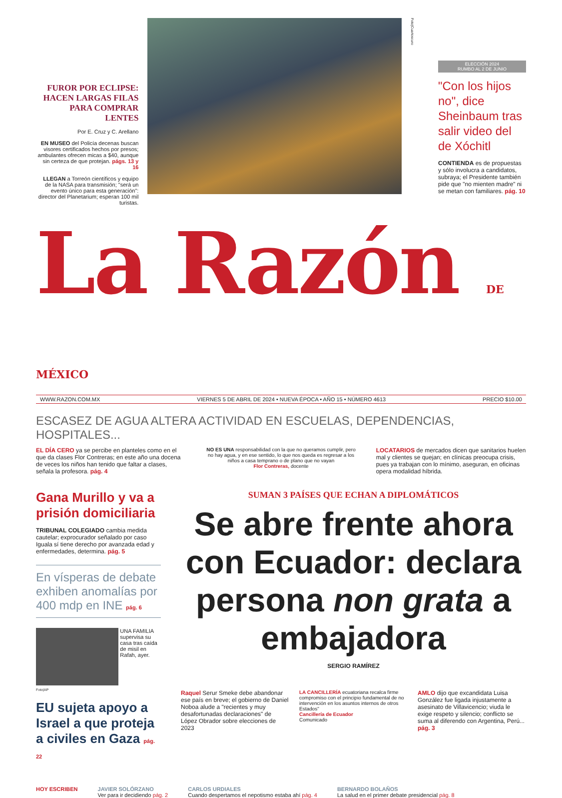FUROR POR ECLIPSE: HACEN LARGAS FILAS PARA COMPRAR LENTES
Por E. Cruz y C. Arellano
EN MUSEO del Policía decenas buscan visores certificados hechos por presos; ambulantes ofrecen micas a $40, aunque sin certeza de que protejan. págs. 13 y 16
LLEGAN a Torreón científicos y equipo de la NASA para transmisión; "será un evento único para esta generación": director del Planetarium; esperan 100 mil turistas.
Foto|Cuartoscuro
ELECCIÓN 2024
RUMBO AL 2 DE JUNIO
"Con los hijos no", dice Sheinbaum tras salir video del de Xóchitl
CONTIENDA es de propuestas y sólo involucra a candidatos, subraya; el Presidente también pide que "no mienten madre" ni se metan con familiares. pág. 10
La Razón DE MÉXICO
WWW.RAZON.COM.MX VIERNES 5 DE ABRIL DE 2024 • NUEVA ÉPOCA • AÑO 15 • NÚMERO 4613 PRECIO $10.00
ESCASEZ DE AGUA ALTERA ACTIVIDAD EN ESCUELAS, DEPENDENCIAS, HOSPITALES...
EL DÍA CERO ya se percibe en planteles como en el que da clases Flor Contreras; en este año una docena de veces los niños han tenido que faltar a clases, señala la profesora. pág. 4
NO ES UNA responsabilidad con la que no queramos cumplir, pero no hay agua, y en ese sentido, lo que nos queda es regresar a los niños a casa temprano o de plano que no vayan
Flor Contreras, docente
LOCATARIOS de mercados dicen que sanitarios huelen mal y clientes se quejan; en clínicas preocupa crisis, pues ya trabajan con lo mínimo, aseguran, en oficinas opera modalidad híbrida.
Gana Murillo y va a prisión domiciliaria
TRIBUNAL COLEGIADO cambia medida cautelar; exprocurador señalado por caso Iguala sí tiene derecho por avanzada edad y enfermedades, determina. pág. 5
En vísperas de debate exhiben anomalías por 400 mdp en INE pág. 6
UNA FAMILIA supervisa su casa tras caída de misil en Rafah, ayer. Foto|AP
EU sujeta apoyo a Israel a que proteja a civiles en Gaza pág. 22
SUMAN 3 PAÍSES QUE ECHAN A DIPLOMÁTICOS
Se abre frente ahora con Ecuador: declara persona non grata a embajadora
SERGIO RAMÍREZ
Raquel Serur Smeke debe abandonar ese país en breve; el gobierno de Daniel Noboa alude a "recientes y muy desafortunadas declaraciones" de López Obrador sobre elecciones de 2023
LA CANCILLERÍA ecuatoriana recalca firme compromiso con el principio fundamental de no intervención en los asuntos internos de otros Estados"
Cancillería de Ecuador
Comunicado
AMLO dijo que excandidata Luisa González fue ligada injustamente a asesinato de Villavicencio; viuda le exige respeto y silencio; conflicto se suma al diferendo con Argentina, Perú... pág. 3
HOY ESCRIBEN JAVIER SOLÓRZANO
Ver para ir decidiendo pág. 2
CARLOS URDIALES
Cuando despertamos el nepotismo estaba ahí pág. 4
BERNARDO BOLAÑOS
La salud en el primer debate presidencial pág. 8